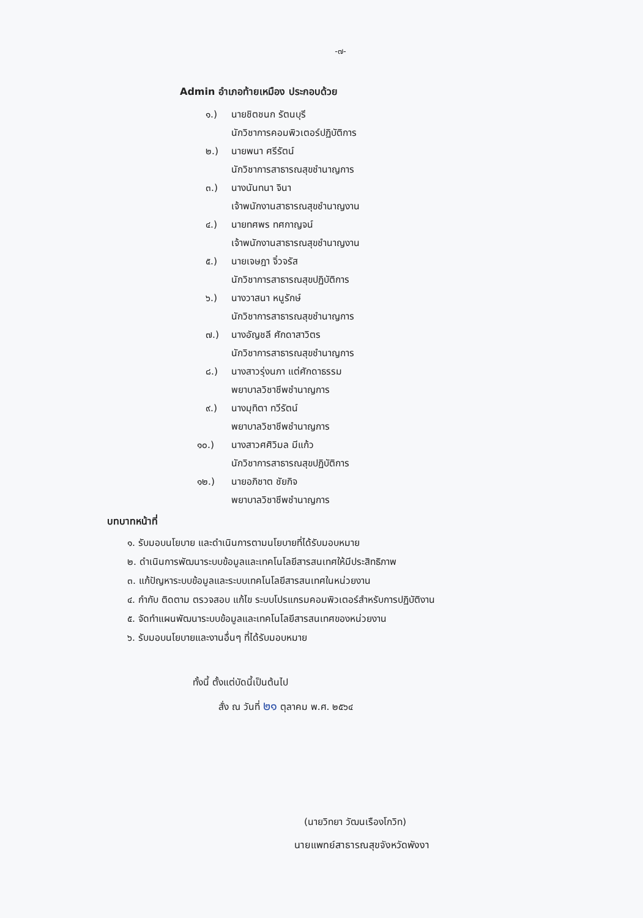-๗-
Admin อำเภอท้ายเหมือง ประกอบด้วย
๑.) นายชิตชนก รัตนบุรี
นักวิชาการคอมพิวเตอร์ปฏิบัติการ
๒.) นายพนา ศรีรัตน์
นักวิชาการสาธารณสุขชำนาญการ
๓.) นางนันทนา จินา
เจ้าพนักงานสาธารณสุขชำนาญงาน
๔.) นายทศพร ทศกาญจน์
เจ้าพนักงานสาธารณสุขชำนาญงาน
๕.) นายเจษฎา จิ๋วจรัส
นักวิชาการสาธารณสุขปฏิบัติการ
๖.) นางวาสนา หนูรักษ์
นักวิชาการสาธารณสุขชำนาญการ
๗.) นางอัญชลี ศักดาสาวิตร
นักวิชาการสาธารณสุขชำนาญการ
๘.) นางสาวรุ่งนภา แต่ศักดาธรรม
พยาบาลวิชาชีพชำนาญการ
๙.) นางมุทิตา ทวีรัตน์
พยาบาลวิชาชีพชำนาญการ
๑๐.) นางสาวศศิวิมล มีแก้ว
นักวิชาการสาธารณสุขปฏิบัติการ
๑๒.) นายอภิชาต ชัยกิจ
พยาบาลวิชาชีพชำนาญการ
บทบาทหน้าที่
๑. รับมอบนโยบาย และดำเนินการตามนโยบายที่ได้รับมอบหมาย
๒. ดำเนินการพัฒนาระบบข้อมูลและเทคโนโลยีสารสนเทศให้มีประสิทธิภาพ
๓. แก้ปัญหาระบบข้อมูลและระบบเทคโนโลยีสารสนเทศในหน่วยงาน
๔. กำกับ ติดตาม ตรวจสอบ แก้ไข ระบบโปรแกรมคอมพิวเตอร์สำหรับการปฏิบัติงาน
๕. จัดทำแผนพัฒนาระบบข้อมูลและเทคโนโลยีสารสนเทศของหน่วยงาน
๖. รับมอบนโยบายและงานอื่นๆ ที่ได้รับมอบหมาย
ทั้งนี้ ตั้งแต่บัดนี้เป็นต้นไป
สั่ง ณ วันที่ ๒๑ ตุลาคม พ.ศ. ๒๕๖๔
(นายวิทยา วัฒนเรืองโกวิท)
นายแพทย์สาธารณสุขจังหวัดพังงา